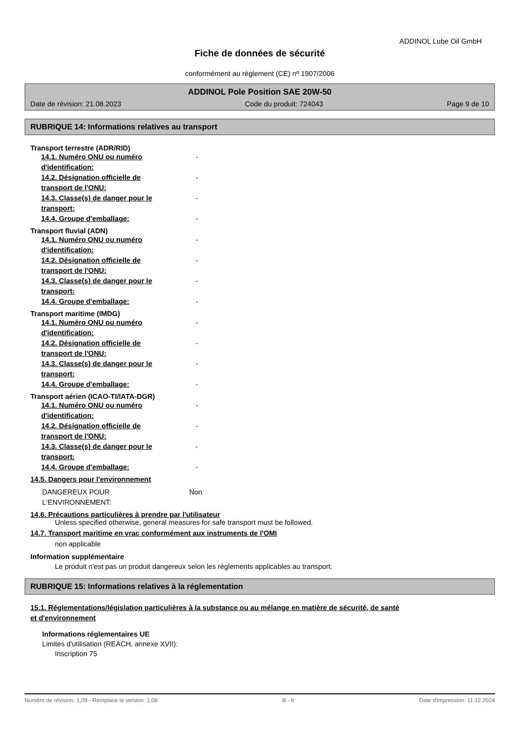ADDINOL Lube Oil GmbH
Fiche de données de sécurité
conformément au règlement (CE) nº 1907/2006
ADDINOL Pole Position SAE 20W-50
Date de révision: 21.08.2023 Code du produit: 724043 Page 9 de 10
RUBRIQUE 14: Informations relatives au transport
Transport terrestre (ADR/RID)
14.1. Numéro ONU ou numéro d'identification:
-
14.2. Désignation officielle de transport de l'ONU:
-
14.3. Classe(s) de danger pour le transport:
-
14.4. Groupe d'emballage: -
Transport fluvial (ADN)
14.1. Numéro ONU ou numéro d'identification:
-
14.2. Désignation officielle de transport de l'ONU:
-
14.3. Classe(s) de danger pour le transport:
-
14.4. Groupe d'emballage: -
Transport maritime (IMDG)
14.1. Numéro ONU ou numéro d'identification:
-
14.2. Désignation officielle de transport de l'ONU:
-
14.3. Classe(s) de danger pour le transport:
-
14.4. Groupe d'emballage: -
Transport aérien (ICAO-TI/IATA-DGR)
14.1. Numéro ONU ou numéro d'identification:
-
14.2. Désignation officielle de transport de l'ONU:
-
14.3. Classe(s) de danger pour le transport:
-
14.4. Groupe d'emballage: -
14.5. Dangers pour l'environnement
DANGEREUX POUR L‘ENVIRONNEMENT:
Non
14.6. Précautions particulières à prendre par l'utilisateur
Unless specified otherwise, general measures for safe transport must be followed.
14.7. Transport maritime en vrac conformément aux instruments de l'OMI
non applicable
Information supplémentaire
Le produit n'est pas un produit dangereux selon les règlements applicables au transport.
RUBRIQUE 15: Informations relatives à la réglementation
15.1. Réglementations/législation particulières à la substance ou au mélange en matière de sécurité, de santé
et d'environnement
Informations réglementaires UE
Limites d'utilisation (REACH, annexe XVII):
Inscription 75
Numéro de révision: 1,09 - Remplace la version: 1,08 B - fr Date d'impression: 11.12.2024